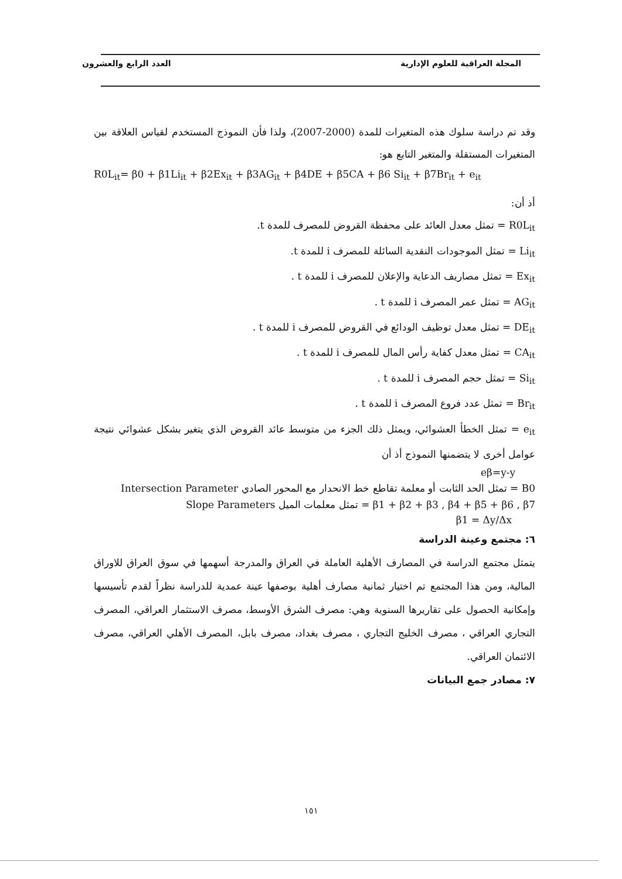المجلة العراقية للعلوم الإدارية العدد الرابع والعشرون
وقد تم دراسة سلوك هذه المتغيرات للمدة (2000-2007)، ولذا فأن النموذج المستخدم لقياس العلاقة بين المتغيرات المستقلة والمتغير التابع هو:
R0L<sub>it</sub>= β0 + β1Li<sub>it</sub> + β2Ex<sub>it</sub> + β3AG<sub>it</sub> + β4DE + β5CA + β6 Si<sub>it</sub> + β7Br<sub>it</sub> + e<sub>it</sub>
أذ أن:
R0L<sub>it</sub> = تمثل معدل العائد على محفظة القروض للمصرف للمدة t.
Li<sub>it</sub> = تمثل الموجودات النقدية السائلة للمصرف i للمدة t.
Ex<sub>it</sub> = تمثل مصاريف الدعاية والإعلان للمصرف i للمدة t .
AG<sub>it</sub> = تمثل عمر المصرف i للمدة t .
DE<sub>it</sub> = تمثل معدل توظيف الودائع في القروض للمصرف i للمدة t .
CA<sub>it</sub> = تمثل معدل كفاية رأس المال للمصرف i للمدة t .
Si<sub>it</sub> = تمثل حجم المصرف i للمدة t .
Br<sub>it</sub> = تمثل عدد فروع المصرف i للمدة t .
e<sub>it</sub> = تمثل الخطأ العشوائي، ويمثل ذلك الجزء من متوسط عائد القروض الذي يتغير بشكل عشوائي نتيجة عوامل أخرى لا يتضمنها النموذج أذ أن
eβ=y-y
B0 = تمثل الحد الثابت أو معلمة تقاطع خط الانحدار مع المحور الصادي Intersection Parameter
β1 + β2 + β3 , β4 + β5 + β6 , β7 = تمثل معلمات الميل Slope Parameters
β1 = Δy/Δx
٦: مجتمع وعينة الدراسة
يتمثل مجتمع الدراسة في المصارف الأهلية العاملة في العراق والمدرجة أسهمها في سوق العراق للاوراق المالية، ومن هذا المجتمع تم اختيار ثمانية مصارف أهلية بوصفها عينة عمدية للدراسة نظراً لقدم تأسيسها وإمكانية الحصول على تقاريرها السنوية وهي: مصرف الشرق الأوسط، مصرف الاستثمار العراقي، المصرف التجاري العراقي ، مصرف الخليج التجاري ، مصرف بغداد، مصرف بابل، المصرف الأهلي العراقي، مصرف الائتمان العراقي.
٧: مصادر جمع البيانات
١٥١